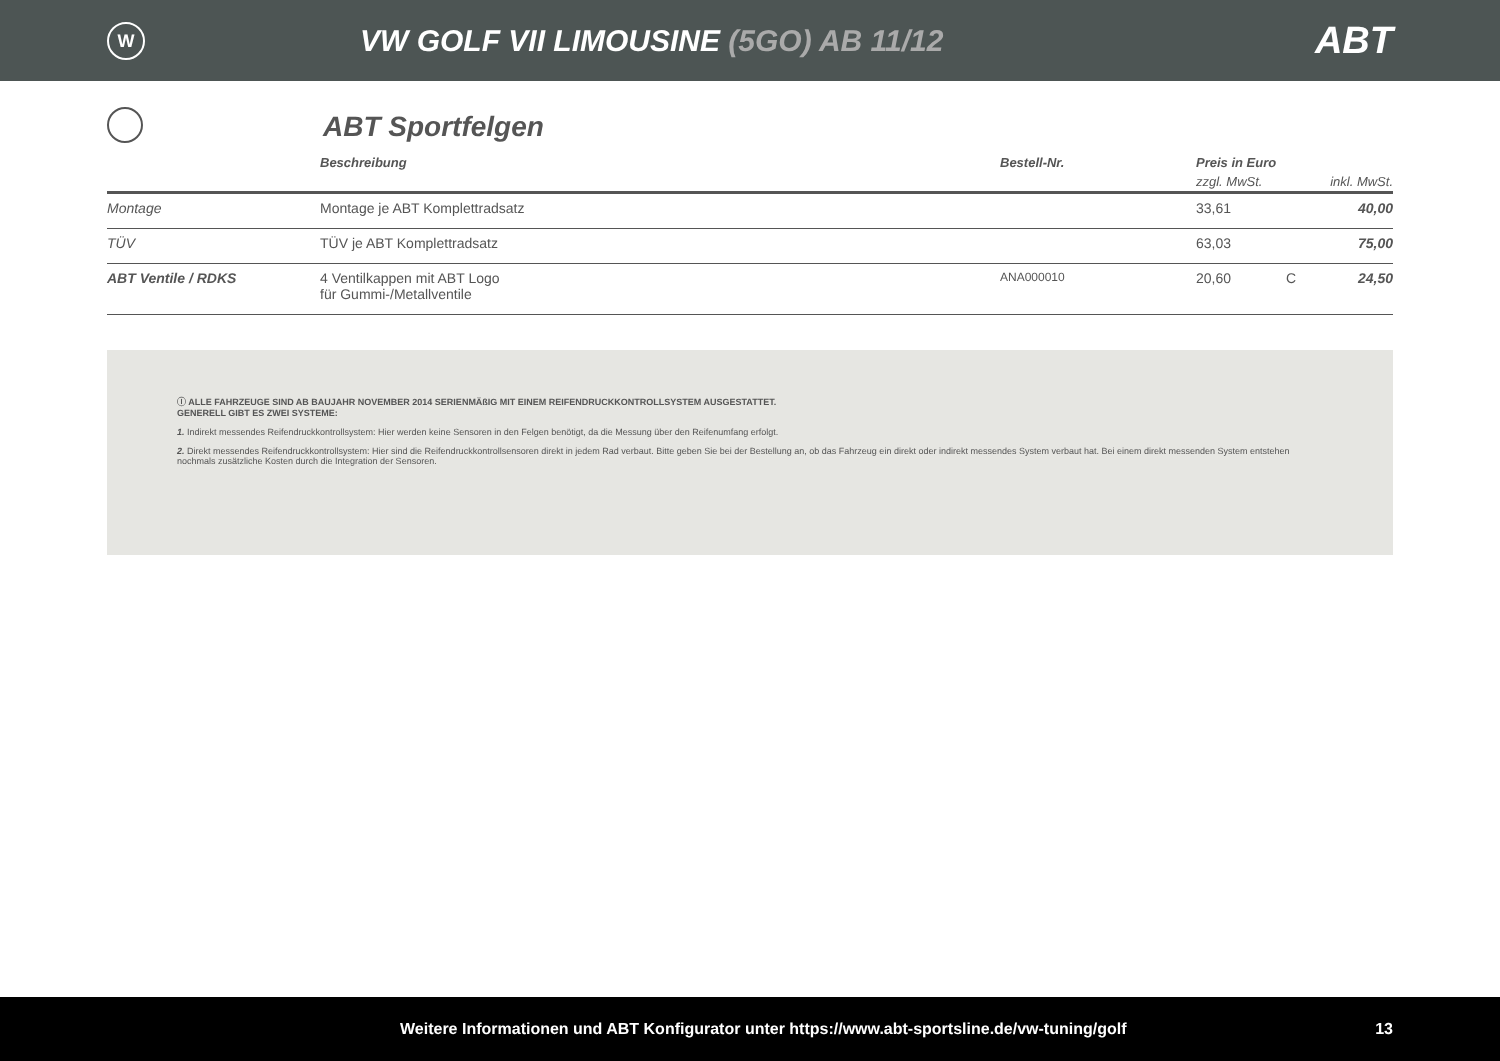W
VW GOLF VII LIMOUSINE (5GO) AB 11/12
ABT
ABT Sportfelgen
| | Beschreibung | Bestell-Nr. | Preis in Euro | | |
| --- | --- | --- | --- | --- | --- |
| | | | zzgl. MwSt. | | inkl. MwSt. |
| Montage | Montage je ABT Komplettradsatz | | 33,61 | | 40,00 |
| TÜV | TÜV je ABT Komplettradsatz | | 63,03 | | 75,00 |
| ABT Ventile / RDKS | 4 Ventilkappen mit ABT Logo für Gummi-/Metallventile | ANA000010 | 20,60 | C | 24,50 |
ⓘ ALLE FAHRZEUGE SIND AB BAUJAHR NOVEMBER 2014 SERIENMÄßIG MIT EINEM REIFENDRUCKKONTROLLSYSTEM AUSGESTATTET.
GENERELL GIBT ES ZWEI SYSTEME:
1. Indirekt messendes Reifendruckkontrollsystem: Hier werden keine Sensoren in den Felgen benötigt, da die Messung über den Reifenumfang erfolgt.
2. Direkt messendes Reifendruckkontrollsystem: Hier sind die Reifendruckkontrollsensoren direkt in jedem Rad verbaut. Bitte geben Sie bei der Bestellung an, ob das Fahrzeug ein direkt oder indirekt messendes System verbaut hat. Bei einem direkt messenden System entstehen nochmals zusätzliche Kosten durch die Integration der Sensoren.
Weitere Informationen und ABT Konfigurator unter https://www.abt-sportsline.de/vw-tuning/golf 13